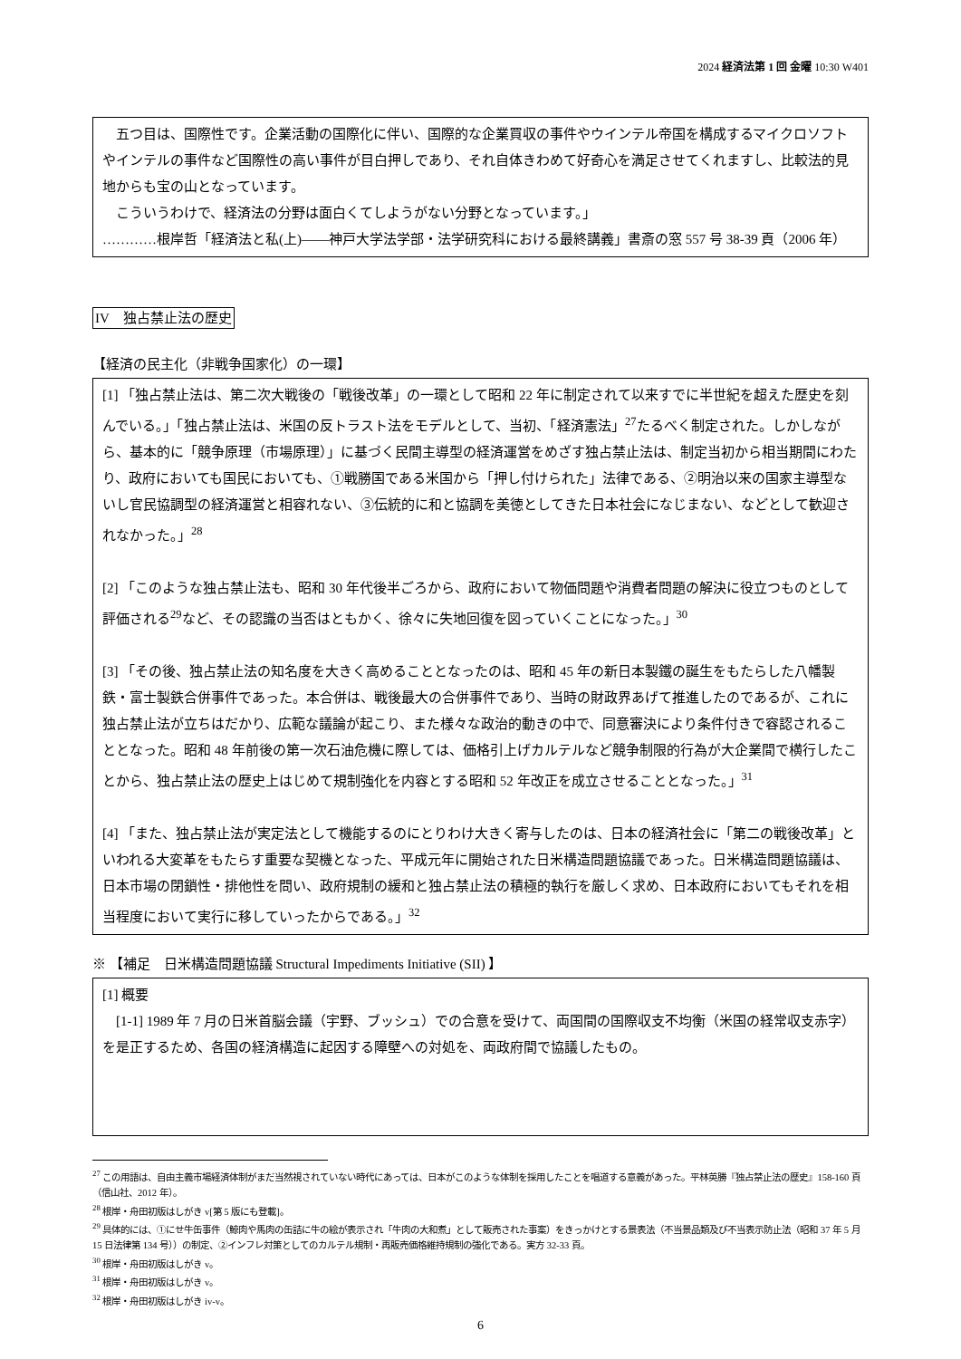2024 経済法第 1 回 金曜 10:30 W401
　五つ目は、国際性です。企業活動の国際化に伴い、国際的な企業買収の事件やウインテル帝国を構成するマイクロソフトやインテルの事件など国際性の高い事件が目白押しであり、それ自体きわめて好奇心を満足させてくれますし、比較法的見地からも宝の山となっています。
　こういうわけで、経済法の分野は面白くてしようがない分野となっています。」
…………根岸哲「経済法と私(上)――神戸大学法学部・法学研究科における最終講義」書斎の窓 557 号 38-39 頁（2006 年）
IV　独占禁止法の歴史
【経済の民主化（非戦争国家化）の一環】
[1] 「独占禁止法は、第二次大戦後の「戦後改革」の一環として昭和 22 年に制定されて以来すでに半世紀を超えた歴史を刻んでいる。」「独占禁止法は、米国の反トラスト法をモデルとして、当初、「経済憲法」<sup>27</sup>たるべく制定された。しかしながら、基本的に「競争原理（市場原理）」に基づく民間主導型の経済運営をめざす独占禁止法は、制定当初から相当期間にわたり、政府においても国民においても、①戦勝国である米国から「押し付けられた」法律である、②明治以来の国家主導型ないし官民協調型の経済運営と相容れない、③伝統的に和と協調を美徳としてきた日本社会になじまない、などとして歓迎されなかった。」<sup>28</sup>
[2] 「このような独占禁止法も、昭和 30 年代後半ごろから、政府において物価問題や消費者問題の解決に役立つものとして評価される<sup>29</sup>など、その認識の当否はともかく、徐々に失地回復を図っていくことになった。」<sup>30</sup>
[3] 「その後、独占禁止法の知名度を大きく高めることとなったのは、昭和 45 年の新日本製鐵の誕生をもたらした八幡製鉄・富士製鉄合併事件であった。本合併は、戦後最大の合併事件であり、当時の財政界あげて推進したのであるが、これに独占禁止法が立ちはだかり、広範な議論が起こり、また様々な政治的動きの中で、同意審決により条件付きで容認されることとなった。昭和 48 年前後の第一次石油危機に際しては、価格引上げカルテルなど競争制限的行為が大企業間で横行したことから、独占禁止法の歴史上はじめて規制強化を内容とする昭和 52 年改正を成立させることとなった。」<sup>31</sup>
[4] 「また、独占禁止法が実定法として機能するのにとりわけ大きく寄与したのは、日本の経済社会に「第二の戦後改革」といわれる大変革をもたらす重要な契機となった、平成元年に開始された日米構造問題協議であった。日米構造問題協議は、日本市場の閉鎖性・排他性を問い、政府規制の緩和と独占禁止法の積極的執行を厳しく求め、日本政府においてもそれを相当程度において実行に移していったからである。」<sup>32</sup>
※ 【補足　日米構造問題協議 Structural Impediments Initiative (SII) 】
[1] 概要
　[1-1] 1989 年 7 月の日米首脳会議（宇野、ブッシュ）での合意を受けて、両国間の国際収支不均衡（米国の経常収支赤字）を是正するため、各国の経済構造に起因する障壁への対処を、両政府間で協議したもの。
<sup>27</sup> この用語は、自由主義市場経済体制がまだ当然視されていない時代にあっては、日本がこのような体制を採用したことを唱道する意義があった。平林英勝『独占禁止法の歴史』158-160 頁（信山社、2012 年）。
<sup>28</sup> 根岸・舟田初版はしがき v[第 5 版にも登載]。
<sup>29</sup> 具体的には、①にせ牛缶事件（鯨肉や馬肉の缶詰に牛の絵が表示され「牛肉の大和煮」として販売された事案）をきっかけとする景表法（不当景品類及び不当表示防止法（昭和 37 年 5 月 15 日法律第 134 号））の制定、②インフレ対策としてのカルテル規制・再販売価格維持規制の強化である。実方 32-33 頁。
<sup>30</sup> 根岸・舟田初版はしがき v。
<sup>31</sup> 根岸・舟田初版はしがき v。
<sup>32</sup> 根岸・舟田初版はしがき iv-v。
6